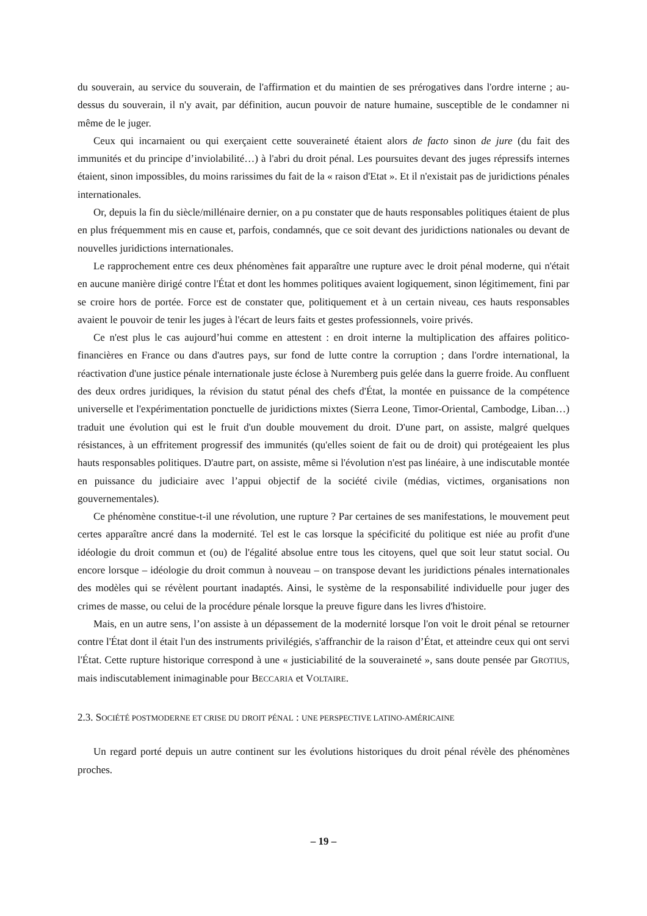du souverain, au service du souverain, de l'affirmation et du maintien de ses prérogatives dans l'ordre interne ; au-dessus du souverain, il n'y avait, par définition, aucun pouvoir de nature humaine, susceptible de le condamner ni même de le juger.
Ceux qui incarnaient ou qui exerçaient cette souveraineté étaient alors de facto sinon de jure (du fait des immunités et du principe d’inviolabilité…) à l'abri du droit pénal. Les poursuites devant des juges répressifs internes étaient, sinon impossibles, du moins rarissimes du fait de la « raison d'Etat ». Et il n'existait pas de juridictions pénales internationales.
Or, depuis la fin du siècle/millénaire dernier, on a pu constater que de hauts responsables politiques étaient de plus en plus fréquemment mis en cause et, parfois, condamnés, que ce soit devant des juridictions nationales ou devant de nouvelles juridictions internationales.
Le rapprochement entre ces deux phénomènes fait apparaître une rupture avec le droit pénal moderne, qui n'était en aucune manière dirigé contre l'État et dont les hommes politiques avaient logiquement, sinon légitimement, fini par se croire hors de portée. Force est de constater que, politiquement et à un certain niveau, ces hauts responsables avaient le pouvoir de tenir les juges à l'écart de leurs faits et gestes professionnels, voire privés.
Ce n'est plus le cas aujourd’hui comme en attestent : en droit interne la multiplication des affaires politico-financières en France ou dans d'autres pays, sur fond de lutte contre la corruption ; dans l'ordre international, la réactivation d'une justice pénale internationale juste éclose à Nuremberg puis gelée dans la guerre froide. Au confluent des deux ordres juridiques, la révision du statut pénal des chefs d'État, la montée en puissance de la compétence universelle et l'expérimentation ponctuelle de juridictions mixtes (Sierra Leone, Timor-Oriental, Cambodge, Liban…) traduit une évolution qui est le fruit d'un double mouvement du droit. D'une part, on assiste, malgré quelques résistances, à un effritement progressif des immunités (qu'elles soient de fait ou de droit) qui protégeaient les plus hauts responsables politiques. D'autre part, on assiste, même si l'évolution n'est pas linéaire, à une indiscutable montée en puissance du judiciaire avec l’appui objectif de la société civile (médias, victimes, organisations non gouvernementales).
Ce phénomène constitue-t-il une révolution, une rupture ? Par certaines de ses manifestations, le mouvement peut certes apparaître ancré dans la modernité. Tel est le cas lorsque la spécificité du politique est niée au profit d'une idéologie du droit commun et (ou) de l'égalité absolue entre tous les citoyens, quel que soit leur statut social. Ou encore lorsque – idéologie du droit commun à nouveau – on transpose devant les juridictions pénales internationales des modèles qui se révèlent pourtant inadaptés. Ainsi, le système de la responsabilité individuelle pour juger des crimes de masse, ou celui de la procédure pénale lorsque la preuve figure dans les livres d'histoire.
Mais, en un autre sens, l’on assiste à un dépassement de la modernité lorsque l'on voit le droit pénal se retourner contre l'État dont il était l'un des instruments privilégiés, s'affranchir de la raison d’État, et atteindre ceux qui ont servi l'État. Cette rupture historique correspond à une « justiciabilité de la souveraineté », sans doute pensée par GROTIUS, mais indiscutablement inimaginable pour BECCARIA et VOLTAIRE.
2.3. SOCIÉTÉ POSTMODERNE ET CRISE DU DROIT PÉNAL : UNE PERSPECTIVE LATINO-AMÉRICAINE
Un regard porté depuis un autre continent sur les évolutions historiques du droit pénal révèle des phénomènes proches.
– 19 –